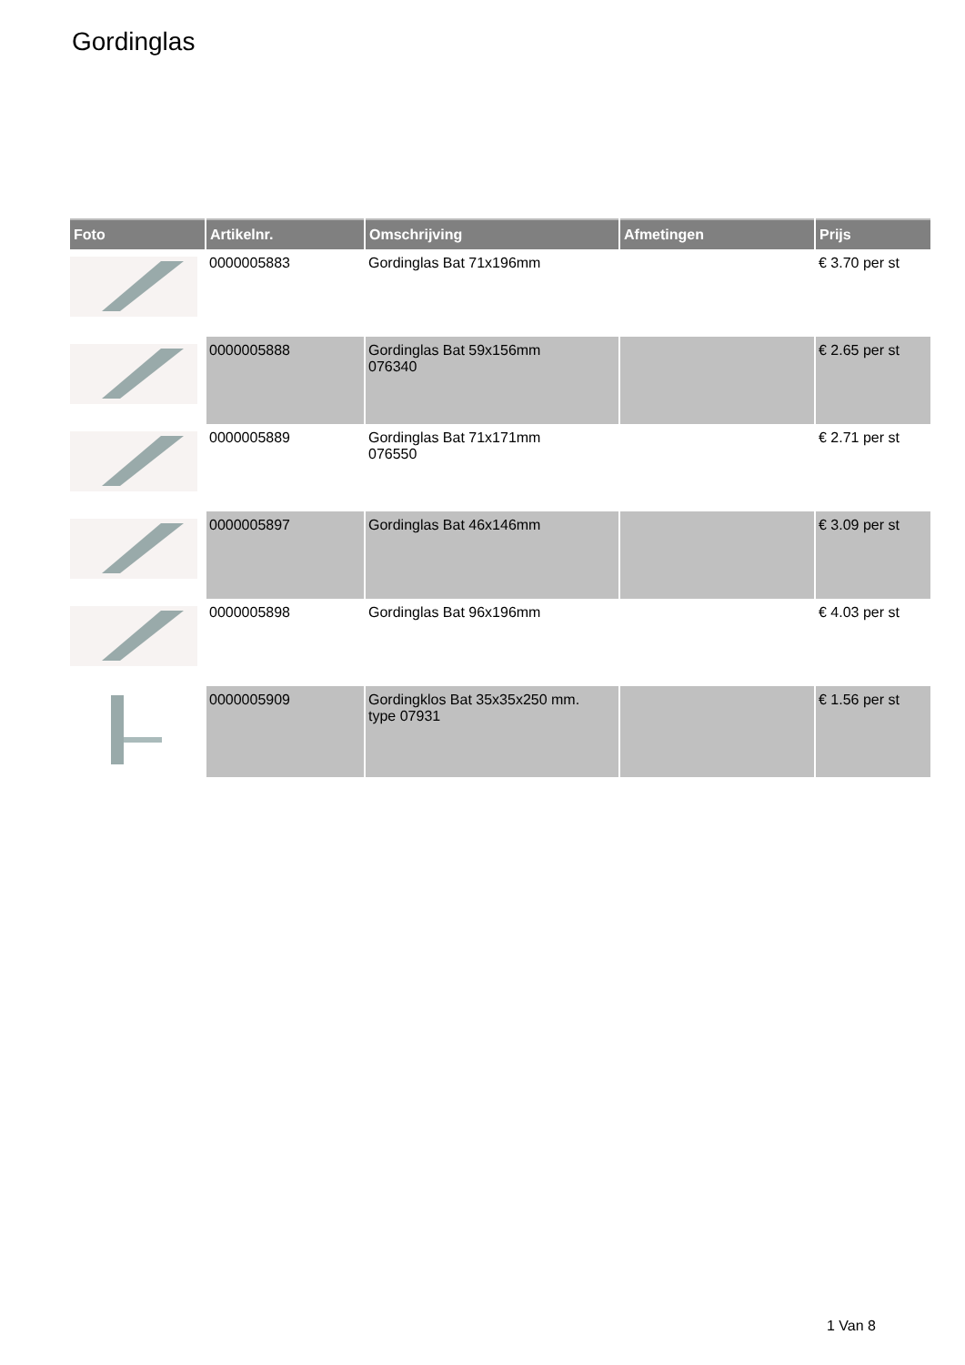Gordinglas
| Foto | Artikelnr. | Omschrijving | Afmetingen | Prijs |
| --- | --- | --- | --- | --- |
| | 0000005883 | Gordinglas Bat 71x196mm | | € 3.70 per st |
| | 0000005888 | Gordinglas Bat 59x156mm 076340 | | € 2.65 per st |
| | 0000005889 | Gordinglas Bat 71x171mm 076550 | | € 2.71 per st |
| | 0000005897 | Gordinglas Bat 46x146mm | | € 3.09 per st |
| | 0000005898 | Gordinglas Bat 96x196mm | | € 4.03 per st |
| | 0000005909 | Gordingklos Bat 35x35x250 mm. type 07931 | | € 1.56 per st |
1 Van 8